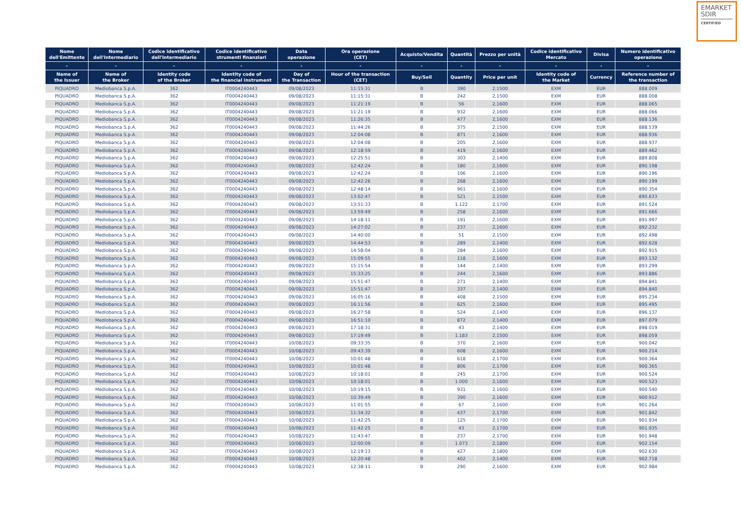EMARKET
SDIR
CERTIFIED
| Nome dell'Emittente | Nome dell'Intermediario | Codice identificativo dell'Intermediario | Codice identificativo strumenti finanziari | Data operazione | Ora operazione (CET) | Acquisto/Vendita | Quantità | Prezzo per unità | Codice identificativo Mercato | Divisa | Numero identificativo operazione |
| --- | --- | --- | --- | --- | --- | --- | --- | --- | --- | --- | --- |
| - | - | - | - | - | - | - | - | - | - | - | - |
| Name of the Issuer | Name of the Broker | Identity code of the Broker | Identity code of the financial instrument | Day of the Transaction | Hour of the transaction (CET) | Buy/Sell | Quantity | Price per unit | Identity code of the Market | Currency | Reference number of the transaction |
| PIQUADRO | Mediobanca S.p.A. | 362 | IT0004240443 | 09/08/2023 | 11:15:31 | B | 390 | 2,1500 | EXM | EUR | 888.009 |
| PIQUADRO | Mediobanca S.p.A. | 362 | IT0004240443 | 09/08/2023 | 11:15:31 | B | 242 | 2,1500 | EXM | EUR | 888.008 |
| PIQUADRO | Mediobanca S.p.A. | 362 | IT0004240443 | 09/08/2023 | 11:21:19 | B | 56 | 2,1600 | EXM | EUR | 888.065 |
| PIQUADRO | Mediobanca S.p.A. | 362 | IT0004240443 | 09/08/2023 | 11:21:19 | B | 932 | 2,1600 | EXM | EUR | 888.066 |
| PIQUADRO | Mediobanca S.p.A. | 362 | IT0004240443 | 09/08/2023 | 11:26:35 | B | 477 | 2,1600 | EXM | EUR | 888.136 |
| PIQUADRO | Mediobanca S.p.A. | 362 | IT0004240443 | 09/08/2023 | 11:44:26 | B | 375 | 2,1500 | EXM | EUR | 888.539 |
| PIQUADRO | Mediobanca S.p.A. | 362 | IT0004240443 | 09/08/2023 | 12:04:08 | B | 871 | 2,1600 | EXM | EUR | 888.936 |
| PIQUADRO | Mediobanca S.p.A. | 362 | IT0004240443 | 09/08/2023 | 12:04:08 | B | 205 | 2,1600 | EXM | EUR | 888.937 |
| PIQUADRO | Mediobanca S.p.A. | 362 | IT0004240443 | 09/08/2023 | 12:18:59 | B | 419 | 2,1600 | EXM | EUR | 889.462 |
| PIQUADRO | Mediobanca S.p.A. | 362 | IT0004240443 | 09/08/2023 | 12:25:51 | B | 303 | 2,1400 | EXM | EUR | 889.808 |
| PIQUADRO | Mediobanca S.p.A. | 362 | IT0004240443 | 09/08/2023 | 12:42:24 | B | 180 | 2,1600 | EXM | EUR | 890.198 |
| PIQUADRO | Mediobanca S.p.A. | 362 | IT0004240443 | 09/08/2023 | 12:42:24 | B | 106 | 2,1600 | EXM | EUR | 890.196 |
| PIQUADRO | Mediobanca S.p.A. | 362 | IT0004240443 | 09/08/2023 | 12:42:26 | B | 268 | 2,1600 | EXM | EUR | 890.199 |
| PIQUADRO | Mediobanca S.p.A. | 362 | IT0004240443 | 09/08/2023 | 12:48:14 | B | 961 | 2,1600 | EXM | EUR | 890.354 |
| PIQUADRO | Mediobanca S.p.A. | 362 | IT0004240443 | 09/08/2023 | 13:02:47 | B | 521 | 2,1500 | EXM | EUR | 890.633 |
| PIQUADRO | Mediobanca S.p.A. | 362 | IT0004240443 | 09/08/2023 | 13:51:33 | B | 1.122 | 2,1700 | EXM | EUR | 891.524 |
| PIQUADRO | Mediobanca S.p.A. | 362 | IT0004240443 | 09/08/2023 | 13:59:49 | B | 258 | 2,1600 | EXM | EUR | 891.666 |
| PIQUADRO | Mediobanca S.p.A. | 362 | IT0004240443 | 09/08/2023 | 14:18:11 | B | 191 | 2,1600 | EXM | EUR | 891.997 |
| PIQUADRO | Mediobanca S.p.A. | 362 | IT0004240443 | 09/08/2023 | 14:27:02 | B | 237 | 2,1600 | EXM | EUR | 892.232 |
| PIQUADRO | Mediobanca S.p.A. | 362 | IT0004240443 | 09/08/2023 | 14:40:00 | B | 51 | 2,1500 | EXM | EUR | 892.498 |
| PIQUADRO | Mediobanca S.p.A. | 362 | IT0004240443 | 09/08/2023 | 14:44:53 | B | 289 | 2,1400 | EXM | EUR | 892.628 |
| PIQUADRO | Mediobanca S.p.A. | 362 | IT0004240443 | 09/08/2023 | 14:58:04 | B | 284 | 2,1600 | EXM | EUR | 892.915 |
| PIQUADRO | Mediobanca S.p.A. | 362 | IT0004240443 | 09/08/2023 | 15:09:55 | B | 118 | 2,1600 | EXM | EUR | 893.132 |
| PIQUADRO | Mediobanca S.p.A. | 362 | IT0004240443 | 09/08/2023 | 15:15:54 | B | 144 | 2,1400 | EXM | EUR | 893.299 |
| PIQUADRO | Mediobanca S.p.A. | 362 | IT0004240443 | 09/08/2023 | 15:33:25 | B | 244 | 2,1600 | EXM | EUR | 893.886 |
| PIQUADRO | Mediobanca S.p.A. | 362 | IT0004240443 | 09/08/2023 | 15:51:47 | B | 271 | 2,1400 | EXM | EUR | 894.841 |
| PIQUADRO | Mediobanca S.p.A. | 362 | IT0004240443 | 09/08/2023 | 15:51:47 | B | 337 | 2,1400 | EXM | EUR | 894.840 |
| PIQUADRO | Mediobanca S.p.A. | 362 | IT0004240443 | 09/08/2023 | 16:05:16 | B | 408 | 2,1500 | EXM | EUR | 895.234 |
| PIQUADRO | Mediobanca S.p.A. | 362 | IT0004240443 | 09/08/2023 | 16:11:56 | B | 625 | 2,1600 | EXM | EUR | 895.495 |
| PIQUADRO | Mediobanca S.p.A. | 362 | IT0004240443 | 09/08/2023 | 16:27:58 | B | 524 | 2,1400 | EXM | EUR | 896.137 |
| PIQUADRO | Mediobanca S.p.A. | 362 | IT0004240443 | 09/08/2023 | 16:51:10 | B | 872 | 2,1400 | EXM | EUR | 897.079 |
| PIQUADRO | Mediobanca S.p.A. | 362 | IT0004240443 | 09/08/2023 | 17:18:31 | B | 43 | 2,1400 | EXM | EUR | 898.019 |
| PIQUADRO | Mediobanca S.p.A. | 362 | IT0004240443 | 09/08/2023 | 17:19:49 | B | 1.183 | 2,1500 | EXM | EUR | 898.059 |
| PIQUADRO | Mediobanca S.p.A. | 362 | IT0004240443 | 10/08/2023 | 09:33:35 | B | 370 | 2,1600 | EXM | EUR | 900.042 |
| PIQUADRO | Mediobanca S.p.A. | 362 | IT0004240443 | 10/08/2023 | 09:43:39 | B | 608 | 2,1600 | EXM | EUR | 900.214 |
| PIQUADRO | Mediobanca S.p.A. | 362 | IT0004240443 | 10/08/2023 | 10:01:48 | B | 618 | 2,1700 | EXM | EUR | 900.364 |
| PIQUADRO | Mediobanca S.p.A. | 362 | IT0004240443 | 10/08/2023 | 10:01:48 | B | 806 | 2,1700 | EXM | EUR | 900.365 |
| PIQUADRO | Mediobanca S.p.A. | 362 | IT0004240443 | 10/08/2023 | 10:18:01 | B | 245 | 2,1700 | EXM | EUR | 900.524 |
| PIQUADRO | Mediobanca S.p.A. | 362 | IT0004240443 | 10/08/2023 | 10:18:01 | B | 1.000 | 2,1600 | EXM | EUR | 900.523 |
| PIQUADRO | Mediobanca S.p.A. | 362 | IT0004240443 | 10/08/2023 | 10:19:15 | B | 931 | 2,1600 | EXM | EUR | 900.540 |
| PIQUADRO | Mediobanca S.p.A. | 362 | IT0004240443 | 10/08/2023 | 10:39:49 | B | 390 | 2,1600 | EXM | EUR | 900.912 |
| PIQUADRO | Mediobanca S.p.A. | 362 | IT0004240443 | 10/08/2023 | 11:01:55 | B | 67 | 2,1600 | EXM | EUR | 901.264 |
| PIQUADRO | Mediobanca S.p.A. | 362 | IT0004240443 | 10/08/2023 | 11:34:32 | B | 437 | 2,1700 | EXM | EUR | 901.842 |
| PIQUADRO | Mediobanca S.p.A. | 362 | IT0004240443 | 10/08/2023 | 11:42:25 | B | 125 | 2,1700 | EXM | EUR | 901.934 |
| PIQUADRO | Mediobanca S.p.A. | 362 | IT0004240443 | 10/08/2023 | 11:42:25 | B | 43 | 2,1700 | EXM | EUR | 901.935 |
| PIQUADRO | Mediobanca S.p.A. | 362 | IT0004240443 | 10/08/2023 | 11:43:47 | B | 237 | 2,1700 | EXM | EUR | 901.948 |
| PIQUADRO | Mediobanca S.p.A. | 362 | IT0004240443 | 10/08/2023 | 12:00:09 | B | 1.073 | 2,1800 | EXM | EUR | 902.154 |
| PIQUADRO | Mediobanca S.p.A. | 362 | IT0004240443 | 10/08/2023 | 12:19:13 | B | 427 | 2,1800 | EXM | EUR | 902.630 |
| PIQUADRO | Mediobanca S.p.A. | 362 | IT0004240443 | 10/08/2023 | 12:20:48 | B | 402 | 2,1400 | EXM | EUR | 902.718 |
| PIQUADRO | Mediobanca S.p.A. | 362 | IT0004240443 | 10/08/2023 | 12:38:11 | B | 290 | 2,1600 | EXM | EUR | 902.984 |